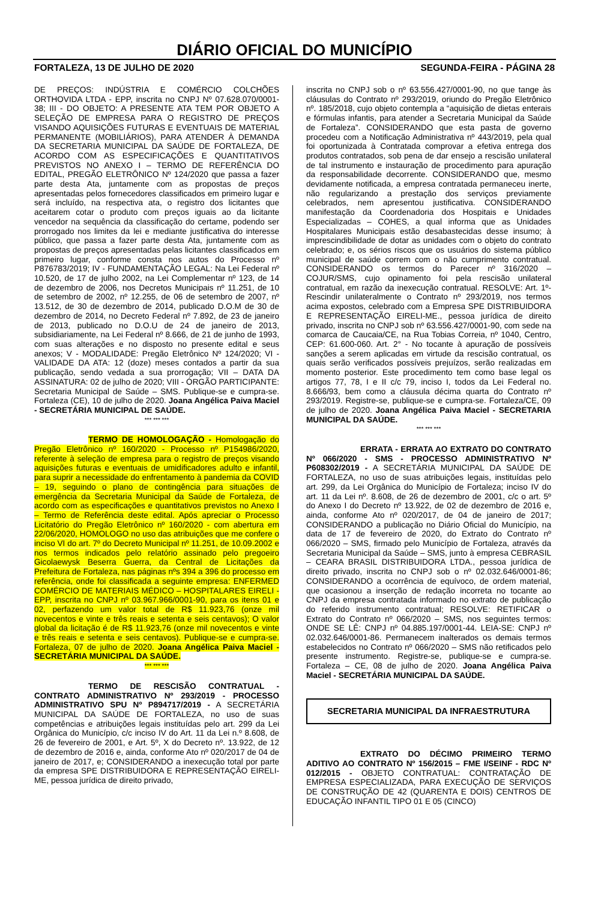DIÁRIO OFICIAL DO MUNICÍPIO
FORTALEZA, 13 DE JULHO DE 2020 SEGUNDA-FEIRA - PÁGINA 28
DE PREÇOS: INDÚSTRIA E COMÉRCIO COLCHÕES ORTHOVIDA LTDA - EPP, inscrita no CNPJ Nº 07.628.070/0001-38; III - DO OBJETO: A PRESENTE ATA TEM POR OBJETO A SELEÇÃO DE EMPRESA PARA O REGISTRO DE PREÇOS VISANDO AQUISIÇÕES FUTURAS E EVENTUAIS DE MATERIAL PERMANENTE (MOBILIÁRIOS), PARA ATENDER À DEMANDA DA SECRETARIA MUNICIPAL DA SAÚDE DE FORTALEZA, DE ACORDO COM AS ESPECIFICAÇÕES E QUANTITATIVOS PREVISTOS NO ANEXO I – TERMO DE REFERÊNCIA DO EDITAL, PREGÃO ELETRÔNICO Nº 124/2020 que passa a fazer parte desta Ata, juntamente com as propostas de preços apresentadas pelos fornecedores classificados em primeiro lugar e será incluído, na respectiva ata, o registro dos licitantes que aceitarem cotar o produto com preços iguais ao da licitante vencedor na sequência da classificação do certame, podendo ser prorrogado nos limites da lei e mediante justificativa do interesse público, que passa a fazer parte desta Ata, juntamente com as propostas de preços apresentadas pelas licitantes classificados em primeiro lugar, conforme consta nos autos do Processo nº P876783/2019; IV - FUNDAMENTAÇÃO LEGAL: Na Lei Federal nº 10.520, de 17 de julho 2002, na Lei Complementar nº 123, de 14 de dezembro de 2006, nos Decretos Municipais nº 11.251, de 10 de setembro de 2002, nº 12.255, de 06 de setembro de 2007, nº 13.512, de 30 de dezembro de 2014, publicado D.O.M de 30 de dezembro de 2014, no Decreto Federal nº 7.892, de 23 de janeiro de 2013, publicado no D.O.U de 24 de janeiro de 2013, subsidiariamente, na Lei Federal nº 8.666, de 21 de junho de 1993, com suas alterações e no disposto no presente edital e seus anexos; V - MODALIDADE: Pregão Eletrônico Nº 124/2020; VI - VALIDADE DA ATA: 12 (doze) meses contados a partir da sua publicação, sendo vedada a sua prorrogação; VII – DATA DA ASSINATURA: 02 de julho de 2020; VIII - ÓRGÃO PARTICIPANTE: Secretaria Municipal de Saúde – SMS. Publique-se e cumpra-se. Fortaleza (CE), 10 de julho de 2020. Joana Angélica Paiva Maciel - SECRETÁRIA MUNICIPAL DE SAÚDE.
*** *** ***
TERMO DE HOMOLOGAÇÃO - Homologação do Pregão Eletrônico nº 160/2020 - Processo nº P154986/2020, referente à seleção de empresa para o registro de preços visando aquisições futuras e eventuais de umidificadores adulto e infantil, para suprir a necessidade do enfrentamento à pandemia da COVID – 19, seguindo o plano de contingência para situações de emergência da Secretaria Municipal da Saúde de Fortaleza, de acordo com as especificações e quantitativos previstos no Anexo I – Termo de Referência deste edital. Após apreciar o Processo Licitatório do Pregão Eletrônico nº 160/2020 - com abertura em 22/06/2020, HOMOLOGO no uso das atribuições que me confere o inciso VI do art. 7º do Decreto Municipal nº 11.251, de 10.09.2002 e nos termos indicados pelo relatório assinado pelo pregoeiro Gicolaewysk Beserra Guerra, da Central de Licitações da Prefeitura de Fortaleza, nas páginas nºs 394 a 396 do processo em referência, onde foi classificada a seguinte empresa: ENFERMED COMÉRCIO DE MATERIAIS MÉDICO – HOSPITALARES EIRELI - EPP, inscrita no CNPJ nº 03.967.966/0001-90, para os itens 01 e 02, perfazendo um valor total de R$ 11.923,76 (onze mil novecentos e vinte e três reais e setenta e seis centavos); O valor global da licitação é de R$ 11.923,76 (onze mil novecentos e vinte e três reais e setenta e seis centavos). Publique-se e cumpra-se. Fortaleza, 07 de julho de 2020. Joana Angélica Paiva Maciel - SECRETÁRIA MUNICIPAL DA SAÚDE.
*** *** ***
TERMO DE RESCISÃO CONTRATUAL - CONTRATO ADMINISTRATIVO Nº 293/2019 - PROCESSO ADMINISTRATIVO SPU Nº P894717/2019 - A SECRETÁRIA MUNICIPAL DA SAÚDE DE FORTALEZA, no uso de suas competências e atribuições legais instituídas pelo art. 299 da Lei Orgânica do Município, c/c inciso IV do Art. 11 da Lei n.º 8.608, de 26 de fevereiro de 2001, e Art. 5º, X do Decreto nº. 13.922, de 12 de dezembro de 2016 e, ainda, conforme Ato nº 020/2017 de 04 de janeiro de 2017, e; CONSIDERANDO a inexecução total por parte da empresa SPE DISTRIBUIDORA E REPRESENTAÇÃO EIRELI-ME, pessoa jurídica de direito privado,
inscrita no CNPJ sob o nº 63.556.427/0001-90, no que tange às cláusulas do Contrato nº 293/2019, oriundo do Pregão Eletrônico nº. 185/2018, cujo objeto contempla a “aquisição de dietas enterais e fórmulas infantis, para atender a Secretaria Municipal da Saúde de Fortaleza”. CONSIDERANDO que esta pasta de governo procedeu com a Notificação Administrativa nº 443/2019, pela qual foi oportunizada à Contratada comprovar a efetiva entrega dos produtos contratados, sob pena de dar ensejo a rescisão unilateral de tal instrumento e instauração de procedimento para apuração da responsabilidade decorrente. CONSIDERANDO que, mesmo devidamente notificada, a empresa contratada permaneceu inerte, não regularizando a prestação dos serviços previamente celebrados, nem apresentou justificativa. CONSIDERANDO manifestação da Coordenadoria dos Hospitais e Unidades Especializadas – COHES, a qual informa que as Unidades Hospitalares Municipais estão desabastecidas desse insumo; à imprescindibilidade de dotar as unidades com o objeto do contrato celebrado; e, os sérios riscos que os usuários do sistema público municipal de saúde correm com o não cumprimento contratual. CONSIDERANDO os termos do Parecer nº 316/2020 – COJUR/SMS, cujo opinamento foi pela rescisão unilateral contratual, em razão da inexecução contratual. RESOLVE: Art. 1º- Rescindir unilateralmente o Contrato nº 293/2019, nos termos acima expostos, celebrado com a Empresa SPE DISTRIBUIDORA E REPRESENTAÇÃO EIRELI-ME., pessoa jurídica de direito privado, inscrita no CNPJ sob nº 63.556.427/0001-90, com sede na comarca de Caucaia/CE, na Rua Tobias Correia, nº 1040, Centro, CEP: 61.600-060. Art. 2° - No tocante à apuração de possíveis sanções a serem aplicadas em virtude da rescisão contratual, os quais serão verificados possíveis prejuízos, serão realizadas em momento posterior. Este procedimento tem como base legal os artigos 77, 78, I e II c/c 79, inciso I, todos da Lei Federal no. 8.666/93, bem como a cláusula décima quarta do Contrato nº 293/2019. Registre-se, publique-se e cumpra-se. Fortaleza/CE, 09 de julho de 2020. Joana Angélica Paiva Maciel - SECRETARIA MUNICIPAL DA SAÚDE.
*** *** ***
ERRATA - ERRATA AO EXTRATO DO CONTRATO Nº 066/2020 - SMS - PROCESSO ADMINISTRATIVO Nº P608302/2019 - A SECRETÁRIA MUNICIPAL DA SAÚDE DE FORTALEZA, no uso de suas atribuições legais, instituídas pelo art. 299, da Lei Orgânica do Município de Fortaleza; inciso IV do art. 11 da Lei nº. 8.608, de 26 de dezembro de 2001, c/c o art. 5º do Anexo I do Decreto nº 13.922, de 02 de dezembro de 2016 e, ainda, conforme Ato nº 020/2017, de 04 de janeiro de 2017; CONSIDERANDO a publicação no Diário Oficial do Município, na data de 17 de fevereiro de 2020, do Extrato do Contrato nº 066/2020 – SMS, firmado pelo Município de Fortaleza, através da Secretaria Municipal da Saúde – SMS, junto à empresa CEBRASIL – CEARA BRASIL DISTRIBUIDORA LTDA., pessoa jurídica de direito privado, inscrita no CNPJ sob o nº 02.032.646/0001-86; CONSIDERANDO a ocorrência de equívoco, de ordem material, que ocasionou a inserção de redação incorreta no tocante ao CNPJ da empresa contratada informado no extrato de publicação do referido instrumento contratual; RESOLVE: RETIFICAR o Extrato do Contrato nº 066/2020 – SMS, nos seguintes termos: ONDE SE LÊ: CNPJ nº 04.885.197/0001-44. LEIA-SE: CNPJ nº 02.032.646/0001-86. Permanecem inalterados os demais termos estabelecidos no Contrato nº 066/2020 – SMS não retificados pelo presente instrumento. Registre-se, publique-se e cumpra-se. Fortaleza – CE, 08 de julho de 2020. Joana Angélica Paiva Maciel - SECRETÁRIA MUNICIPAL DA SAÚDE.
SECRETARIA MUNICIPAL DA INFRAESTRUTURA
EXTRATO DO DÉCIMO PRIMEIRO TERMO ADITIVO AO CONTRATO Nº 156/2015 – FME I/SEINF - RDC Nº 012/2015 - OBJETO CONTRATUAL: CONTRATAÇÃO DE EMPRESA ESPECIALIZADA, PARA EXECUÇÃO DE SERVIÇOS DE CONSTRUÇÃO DE 42 (QUARENTA E DOIS) CENTROS DE EDUCAÇÃO INFANTIL TIPO 01 E 05 (CINCO)